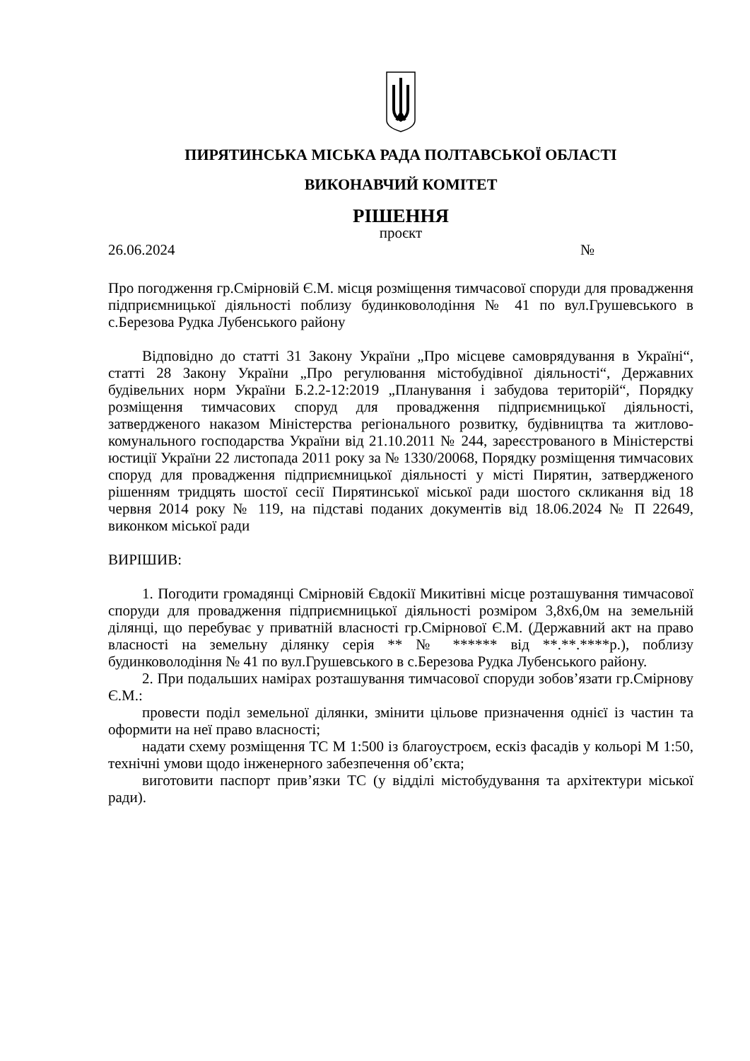ПИРЯТИНСЬКА МІСЬКА РАДА ПОЛТАВСЬКОЇ ОБЛАСТІ
ВИКОНАВЧИЙ КОМІТЕТ
РІШЕННЯ
проєкт
26.06.2024 №
Про погодження гр.Смірновій Є.М. місця розміщення тимчасової споруди для провадження підприємницької діяльності поблизу будинковолодіння № 41 по вул.Грушевського в с.Березова Рудка Лубенського району
Відповідно до статті 31 Закону України „Про місцеве самоврядування в Україні“, статті 28 Закону України „Про регулювання містобудівної діяльності“, Державних будівельних норм України Б.2.2-12:2019 „Планування і забудова територій“, Порядку розміщення тимчасових споруд для провадження підприємницької діяльності, затвердженого наказом Міністерства регіонального розвитку, будівництва та житлово-комунального господарства України від 21.10.2011 № 244, зареєстрованого в Міністерстві юстиції України 22 листопада 2011 року за № 1330/20068, Порядку розміщення тимчасових споруд для провадження підприємницької діяльності у місті Пирятин, затвердженого рішенням тридцять шостої сесії Пирятинської міської ради шостого скликання від 18 червня 2014 року № 119, на підставі поданих документів від 18.06.2024 № П 22649, виконком міської ради
ВИРІШИВ:
1. Погодити громадянці Смірновій Євдокії Микитівні місце розташування тимчасової споруди для провадження підприємницької діяльності розміром 3,8х6,0м на земельній ділянці, що перебуває у приватній власності гр.Смірнової Є.М. (Державний акт на право власності на земельну ділянку серія ** № ****** від **.**.****р.), поблизу будинковолодіння № 41 по вул.Грушевського в с.Березова Рудка Лубенського району.
2. При подальших намірах розташування тимчасової споруди зобов’язати гр.Смірнову Є.М.:
провести поділ земельної ділянки, змінити цільове призначення однієї із частин та оформити на неї право власності;
надати схему розміщення ТС М 1:500 із благоустроєм, ескіз фасадів у кольорі М 1:50, технічні умови щодо інженерного забезпечення об’єкта;
виготовити паспорт прив’язки ТС (у відділі містобудування та архітектури міської ради).